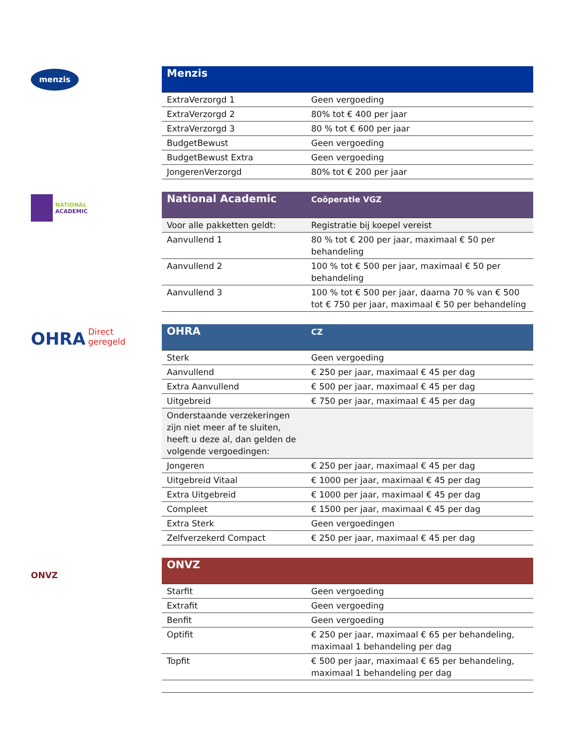menzis
| Menzis | |
| --- | --- |
| ExtraVerzorgd 1 | Geen vergoeding |
| ExtraVerzorgd 2 | 80% tot € 400 per jaar |
| ExtraVerzorgd 3 | 80 % tot € 600 per jaar |
| BudgetBewust | Geen vergoeding |
| BudgetBewust Extra | Geen vergoeding |
| JongerenVerzorgd | 80% tot € 200 per jaar |
NATIONAL
ACADEMIC
| National Academic | Coöperatie VGZ |
| --- | --- |
| Voor alle pakketten geldt: | Registratie bij koepel vereist |
| Aanvullend 1 | 80 % tot € 200 per jaar, maximaal € 50 per behandeling |
| Aanvullend 2 | 100 % tot € 500 per jaar, maximaal € 50 per behandeling |
| Aanvullend 3 | 100 % tot € 500 per jaar, daarna 70 % van € 500 tot € 750 per jaar, maximaal € 50 per behandeling |
OHRA Direct
geregeld
| OHRA | CZ |
| --- | --- |
| Sterk | Geen vergoeding |
| Aanvullend | € 250 per jaar, maximaal € 45 per dag |
| Extra Aanvullend | € 500 per jaar, maximaal € 45 per dag |
| Uitgebreid | € 750 per jaar, maximaal € 45 per dag |
| Onderstaande verzekeringen zijn niet meer af te sluiten, heeft u deze al, dan gelden de volgende vergoedingen: | |
| Jongeren | € 250 per jaar, maximaal € 45 per dag |
| Uitgebreid Vitaal | € 1000 per jaar, maximaal € 45 per dag |
| Extra Uitgebreid | € 1000 per jaar, maximaal € 45 per dag |
| Compleet | € 1500 per jaar, maximaal € 45 per dag |
| Extra Sterk | Geen vergoedingen |
| Zelfverzekerd Compact | € 250 per jaar, maximaal € 45 per dag |
ONVZ
| ONVZ | |
| --- | --- |
| Starfit | Geen vergoeding |
| Extrafit | Geen vergoeding |
| Benfit | Geen vergoeding |
| Optifit | € 250 per jaar, maximaal € 65 per behandeling, maximaal 1 behandeling per dag |
| Topfit | € 500 per jaar, maximaal € 65 per behandeling, maximaal 1 behandeling per dag |